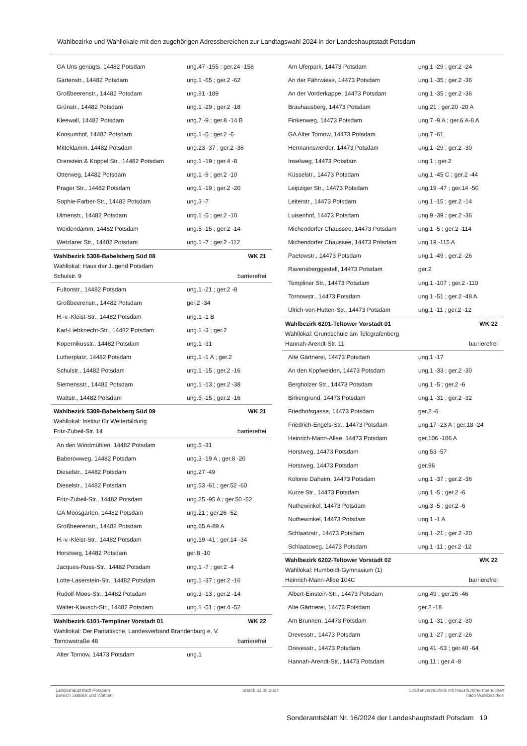Wahlbezirke und Wahllokale mit den zugehörigen Adressbereichen zur Landtagswahl 2024 in der Landeshauptstadt Potsdam
| GA Uns genügts, 14482 Potsdam | ung.47 -155 ; ger.24 -158 |
| Gartenstr., 14482 Potsdam | ung.1 -65 ; ger.2 -62 |
| Großbeerenstr., 14482 Potsdam | ung.91 -189 |
| Grünstr., 14482 Potsdam | ung.1 -29 ; ger.2 -18 |
| Kleewall, 14482 Potsdam | ung.7 -9 ; ger.8 -14 B |
| Konsumhof, 14482 Potsdam | ung.1 -5 ; ger.2 -6 |
| Mitteldamm, 14482 Potsdam | ung.23 -37 ; ger.2 -36 |
| Orenstein & Koppel Str., 14482 Potsdam | ung.1 -19 ; ger.4 -8 |
| Otterweg, 14482 Potsdam | ung.1 -9 ; ger.2 -10 |
| Prager Str., 14482 Potsdam | ung.1 -19 ; ger.2 -20 |
| Sophie-Farber-Str., 14482 Potsdam | ung.3 -7 |
| Ulmenstr., 14482 Potsdam | ung.1 -5 ; ger.2 -10 |
| Weidendamm, 14482 Potsdam | ung.5 -15 ; ger.2 -14 |
| Wetzlarer Str., 14482 Potsdam | ung.1 -7 ; ger.2 -112 |
| Wahlbezirk 5308-Babelsberg Süd 08 | WK 21 |
| Wahllokal: Haus der Jugend Potsdam | |
| Schulstr. 9 | barrierefrei |
| Fultonstr., 14482 Potsdam | ung.1 -21 ; ger.2 -8 |
| Großbeerenstr., 14482 Potsdam | ger.2 -34 |
| H.-v.-Kleist-Str., 14482 Potsdam | ung.1 -1 B |
| Karl-Liebknecht-Str., 14482 Potsdam | ung.1 -3 ; ger.2 |
| Kopernikusstr., 14482 Potsdam | ung.1 -31 |
| Lutherplatz, 14482 Potsdam | ung.1 -1 A ; ger.2 |
| Schulstr., 14482 Potsdam | ung.1 -15 ; ger.2 -16 |
| Siemensstr., 14482 Potsdam | ung.1 -13 ; ger.2 -38 |
| Wattstr., 14482 Potsdam | ung.5 -15 ; ger.2 -16 |
| Wahlbezirk 5309-Babelsberg Süd 09 | WK 21 |
| Wahllokal: Institut für Weiterbildung | |
| Fritz-Zubeil-Str. 14 | barrierefrei |
| An den Windmühlen, 14482 Potsdam | ung.5 -31 |
| Baberowweg, 14482 Potsdam | ung.3 -19 A ; ger.8 -20 |
| Dieselstr., 14482 Potsdam | ung.27 -49 |
| Dieselstr., 14482 Potsdam | ung.53 -61 ; ger.52 -60 |
| Fritz-Zubeil-Str., 14482 Potsdam | ung.25 -95 A ; ger.50 -52 |
| GA Moosgarten, 14482 Potsdam | ung.21 ; ger.26 -52 |
| Großbeerenstr., 14482 Potsdam | ung.65 A-89 A |
| H.-v.-Kleist-Str., 14482 Potsdam | ung.19 -41 ; ger.14 -34 |
| Horstweg, 14482 Potsdam | ger.8 -10 |
| Jacques-Russ-Str., 14482 Potsdam | ung.1 -7 ; ger.2 -4 |
| Lotte-Laserstein-Str., 14482 Potsdam | ung.1 -37 ; ger.2 -16 |
| Rudolf-Moos-Str., 14482 Potsdam | ung.3 -13 ; ger.2 -14 |
| Walter-Klausch-Str., 14482 Potsdam | ung.1 -51 ; ger.4 -52 |
| Wahlbezirk 6101-Templiner Vorstadt 01 | WK 22 |
| Wahllokal: Der Paritätische, Landesverband Brandenburg e. V. | |
| Tornowstraße 48 | barrierefrei |
| Alter Tornow, 14473 Potsdam | ung.1 |
| Am Uferpark, 14473 Potsdam | ung.1 -29 ; ger.2 -24 |
| An der Fährwiese, 14473 Potsdam | ung.1 -35 ; ger.2 -36 |
| An der Vorderkappe, 14473 Potsdam | ung.1 -35 ; ger.2 -36 |
| Brauhausberg, 14473 Potsdam | ung.21 ; ger.20 -20 A |
| Finkenweg, 14473 Potsdam | ung.7 -9 A ; ger.6 A-8 A |
| GA Alter Tornow, 14473 Potsdam | ung.7 -61 |
| Hermannswerder, 14473 Potsdam | ung.1 -29 ; ger.2 -30 |
| Inselweg, 14473 Potsdam | ung.1 ; ger.2 |
| Küsselstr., 14473 Potsdam | ung.1 -45 C ; ger.2 -44 |
| Leipziger Str., 14473 Potsdam | ung.19 -47 ; ger.14 -50 |
| Leiterstr., 14473 Potsdam | ung.1 -15 ; ger.2 -14 |
| Luisenhof, 14473 Potsdam | ung.9 -39 ; ger.2 -36 |
| Michendorfer Chaussee, 14473 Potsdam | ung.1 -5 ; ger.2 -114 |
| Michendorfer Chaussee, 14473 Potsdam | ung.19 -115 A |
| Paetowstr., 14473 Potsdam | ung.1 -49 ; ger.2 -26 |
| Ravensberggestell, 14473 Potsdam | ger.2 |
| Templiner Str., 14473 Potsdam | ung.1 -107 ; ger.2 -110 |
| Tornowstr., 14473 Potsdam | ung.1 -51 ; ger.2 -48 A |
| Ulrich-von-Hutten-Str., 14473 Potsdam | ung.1 -11 ; ger.2 -12 |
| Wahlbezirk 6201-Teltower Vorstadt 01 | WK 22 |
| Wahllokal: Grundschule am Telegrafenberg | |
| Hannah-Arendt-Str. 11 | barrierefrei |
| Alte Gärtnerei, 14473 Potsdam | ung.1 -17 |
| An den Kopfweiden, 14473 Potsdam | ung.1 -33 ; ger.2 -30 |
| Bergholzer Str., 14473 Potsdam | ung.1 -5 ; ger.2 -6 |
| Birkengrund, 14473 Potsdam | ung.1 -31 ; ger.2 -32 |
| Friedhofsgasse, 14473 Potsdam | ger.2 -6 |
| Friedrich-Engels-Str., 14473 Potsdam | ung.17 -23 A ; ger.18 -24 |
| Heinrich-Mann-Allee, 14473 Potsdam | ger.106 -106 A |
| Horstweg, 14473 Potsdam | ung.53 -57 |
| Horstweg, 14473 Potsdam | ger.96 |
| Kolonie Daheim, 14473 Potsdam | ung.1 -37 ; ger.2 -36 |
| Kurze Str., 14473 Potsdam | ung.1 -5 ; ger.2 -6 |
| Nuthewinkel, 14473 Potsdam | ung.3 -5 ; ger.2 -6 |
| Nuthewinkel, 14473 Potsdam | ung.1 -1 A |
| Schlaatzstr., 14473 Potsdam | ung.1 -21 ; ger.2 -20 |
| Schlaatzweg, 14473 Potsdam | ung.1 -11 ; ger.2 -12 |
| Wahlbezirk 6202-Teltower Vorstadt 02 | WK 22 |
| Wahllokal: Humboldt-Gymnasium (1) | |
| Heinrich-Mann-Allee 104C | barrierefrei |
| Albert-Einstein-Str., 14473 Potsdam | ung.49 ; ger.26 -46 |
| Alte Gärtnerei, 14473 Potsdam | ger.2 -18 |
| Am Brunnen, 14473 Potsdam | ung.1 -31 ; ger.2 -30 |
| Drevesstr., 14473 Potsdam | ung.1 -27 ; ger.2 -26 |
| Drevesstr., 14473 Potsdam | ung.41 -63 ; ger.40 -64 |
| Hannah-Arendt-Str., 14473 Potsdam | ung.11 ; ger.4 -8 |
Landeshauptstadt Potsdam
Bereich Statistik und Wahlen
Stand: 31.08.2024 Straßenverzeichnis mit Hausnummernbereichen
nach Wahlbezirken
Sonderamtsblatt Nr. 16/2024 der Landeshauptstadt Potsdam 19